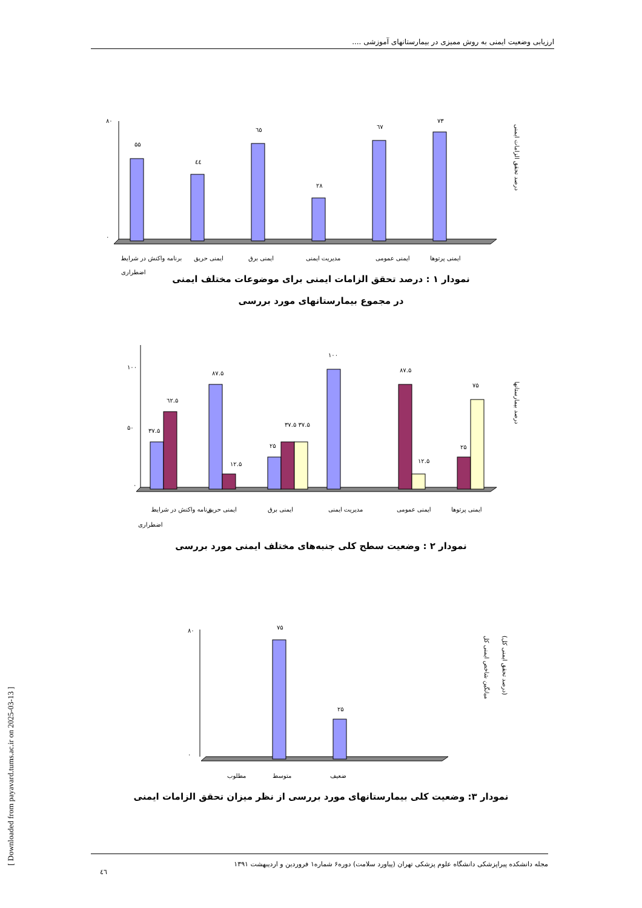ارزیابی وضعیت ایمنی به روش ممیزی در بیمارستانهای آموزشی ....
۵۵
٤٤
٦٥
۲۸
٦٧
٧٣
۸۰
۰
برنامه واکنش در شرایط
اضطراری
ایمنی حریق
ایمنی برق
مدیریت ایمنی
ایمنی عمومی
ایمنی پرتوها
درصد تحقق الزامات ایمنی
نمودار ۱ : درصد تحقق الزامات ایمنی برای موضوعات مختلف ایمنی
در مجموع بیمارستانهای مورد بررسی
۱۰۰
۵۰
۰
۳۷.۵
٦۲.۵
۸۷.۵
۱۲.۵
۲۵
۳۷.۵ ۳۷.۵
۱۰۰
۸۷.۵
۱۲.۵
۲۵
۷۵
برنامه واکنش در شرایط
اضطراری
ایمنی حریق
ایمنی برق
مدیریت ایمنی
ایمنی عمومی
ایمنی پرتوها
درصد بیمارستانها
نمودار ۲ : وضعیت سطح کلی جنبه‌های مختلف ایمنی مورد بررسی
۷۵
۲۵
۸۰
۰
مطلوب
متوسط
ضعیف
میانگین شاخص ایمنی کل
(درصد تحقق ایمنی کل)
نمودار ۳: وضعیت کلی بیمارستانهای مورد بررسی از نظر میزان تحقق الزامات ایمنی
[ Downloaded from payavard.tums.ac.ir on 2025-03-13 ]
مجله دانشکده پیراپزشکی دانشگاه علوم پزشکی تهران (پیاورد سلامت) دوره۶ شماره۱ فروردین و اردیبهشت ۱۳۹۱
٤٦